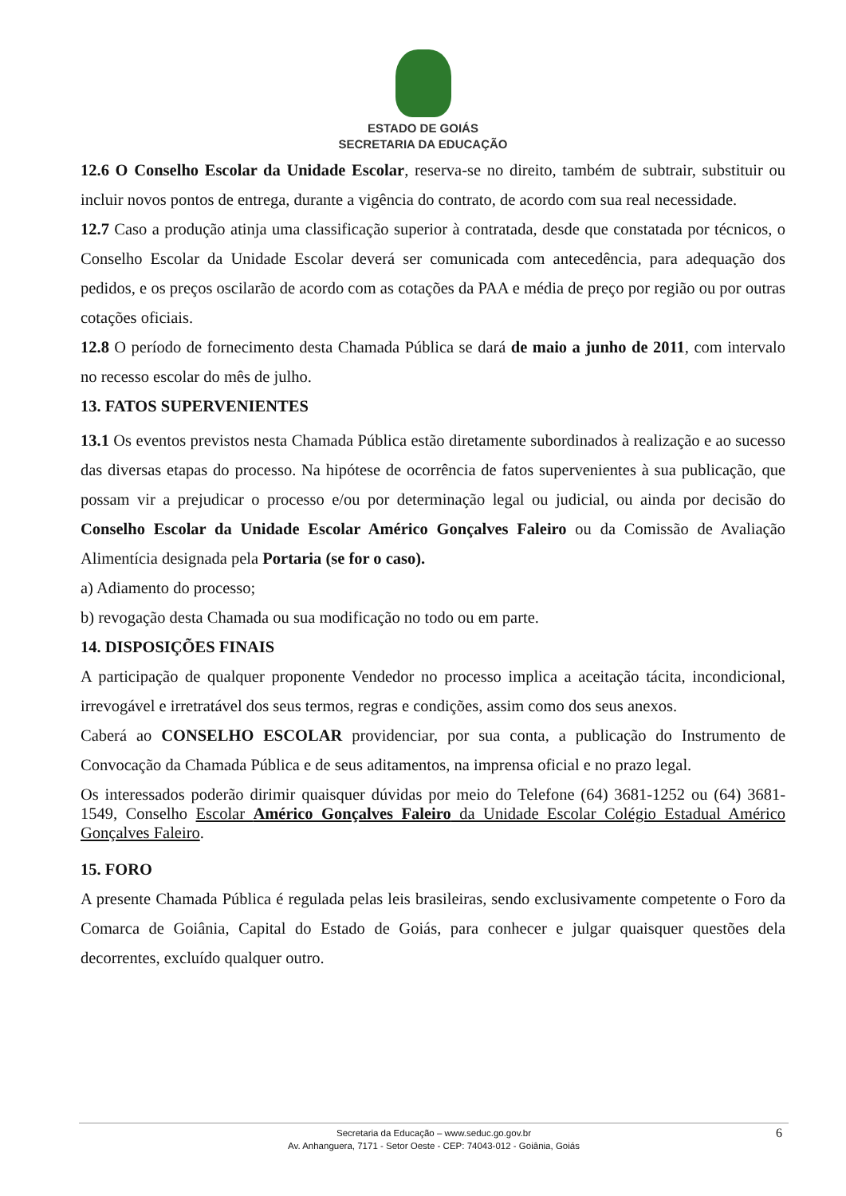ESTADO DE GOIÁS
SECRETARIA DA EDUCAÇÃO
12.6 O Conselho Escolar da Unidade Escolar, reserva-se no direito, também de subtrair, substituir ou incluir novos pontos de entrega, durante a vigência do contrato, de acordo com sua real necessidade.
12.7 Caso a produção atinja uma classificação superior à contratada, desde que constatada por técnicos, o Conselho Escolar da Unidade Escolar deverá ser comunicada com antecedência, para adequação dos pedidos, e os preços oscilarão de acordo com as cotações da PAA e média de preço por região ou por outras cotações oficiais.
12.8 O período de fornecimento desta Chamada Pública se dará de maio a junho de 2011, com intervalo no recesso escolar do mês de julho.
13. FATOS SUPERVENIENTES
13.1 Os eventos previstos nesta Chamada Pública estão diretamente subordinados à realização e ao sucesso das diversas etapas do processo. Na hipótese de ocorrência de fatos supervenientes à sua publicação, que possam vir a prejudicar o processo e/ou por determinação legal ou judicial, ou ainda por decisão do Conselho Escolar da Unidade Escolar Américo Gonçalves Faleiro ou da Comissão de Avaliação Alimentícia designada pela Portaria (se for o caso).
a) Adiamento do processo;
b) revogação desta Chamada ou sua modificação no todo ou em parte.
14. DISPOSIÇÕES FINAIS
A participação de qualquer proponente Vendedor no processo implica a aceitação tácita, incondicional, irrevogável e irretratável dos seus termos, regras e condições, assim como dos seus anexos.
Caberá ao CONSELHO ESCOLAR providenciar, por sua conta, a publicação do Instrumento de Convocação da Chamada Pública e de seus aditamentos, na imprensa oficial e no prazo legal.
Os interessados poderão dirimir quaisquer dúvidas por meio do Telefone (64) 3681-1252 ou (64) 3681-1549, Conselho Escolar Américo Gonçalves Faleiro da Unidade Escolar Colégio Estadual Américo Gonçalves Faleiro.
15. FORO
A presente Chamada Pública é regulada pelas leis brasileiras, sendo exclusivamente competente o Foro da Comarca de Goiânia, Capital do Estado de Goiás, para conhecer e julgar quaisquer questões dela decorrentes, excluído qualquer outro.
Secretaria da Educação – www.seduc.go.gov.br
Av. Anhanguera, 7171 - Setor Oeste - CEP: 74043-012 - Goiânia, Goiás
6